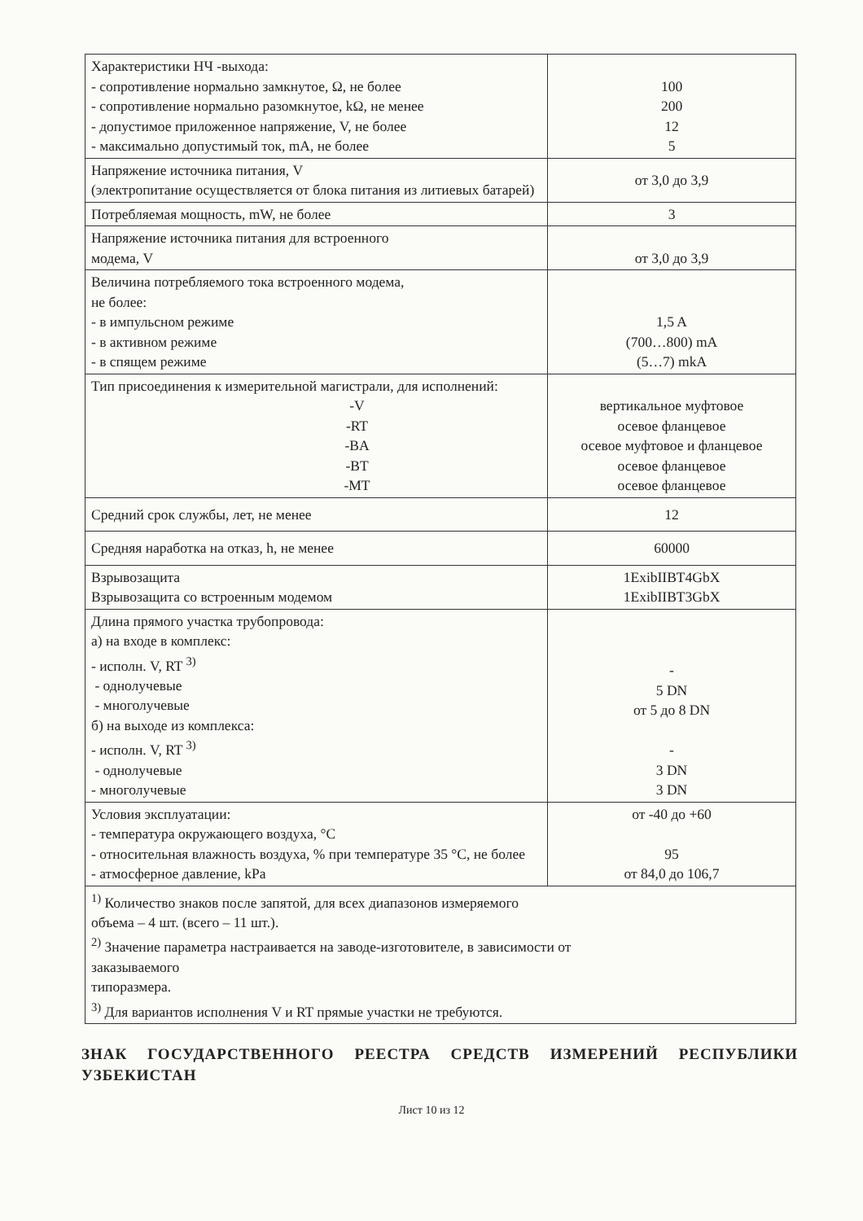| Характеристики НЧ -выхода: - сопротивление нормально замкнутое, Ω, не более - сопротивление нормально разомкнутое, kΩ, не менее - допустимое приложенное напряжение, V, не более - максимально допустимый ток, mA, не более | 100 200 12 5 |
| Напряжение источника питания, V (электропитание осуществляется от блока питания из литиевых батарей) | от 3,0 до 3,9 |
| Потребляемая мощность, mW, не более | 3 |
| Напряжение источника питания для встроенного модема, V | от 3,0 до 3,9 |
| Величина потребляемого тока встроенного модема, не более: - в импульсном режиме - в активном режиме - в спящем режиме | 1,5 A (700…800) mA (5…7) mkA |
| Тип присоединения к измерительной магистрали, для исполнений: -V -RT -BA -BT -MT | вертикальное муфтовое осевое фланцевое осевое муфтовое и фланцевое осевое фланцевое осевое фланцевое |
| Средний срок службы, лет, не менее | 12 |
| Средняя наработка на отказ, h, не менее | 60000 |
| Взрывозащита Взрывозащита со встроенным модемом | 1ExibIIBT4GbX 1ExibIIBT3GbX |
| Длина прямого участка трубопровода: а) на входе в комплекс: - исполн. V, RT <sup>3)</sup> - однолучевые - многолучевые б) на выходе из комплекса: - исполн. V, RT <sup>3)</sup> - однолучевые - многолучевые | - 5 DN от 5 до 8 DN - 3 DN 3 DN |
| Условия эксплуатации: - температура окружающего воздуха, °C - относительная влажность воздуха, % при температуре 35 °C, не более - атмосферное давление, kPa | от -40 до +60 95 от 84,0 до 106,7 |
| <sup>1)</sup> Количество знаков после запятой, для всех диапазонов измеряемого объема – 4 шт. (всего – 11 шт.). <sup>2)</sup> Значение параметра настраивается на заводе-изготовителе, в зависимости от заказываемого типоразмера. <sup>3)</sup> Для вариантов исполнения V и RT прямые участки не требуются. | |
ЗНАК ГОСУДАРСТВЕННОГО РЕЕСТРА СРЕДСТВ ИЗМЕРЕНИЙ РЕСПУБЛИКИ УЗБЕКИСТАН
Лист 10 из 12